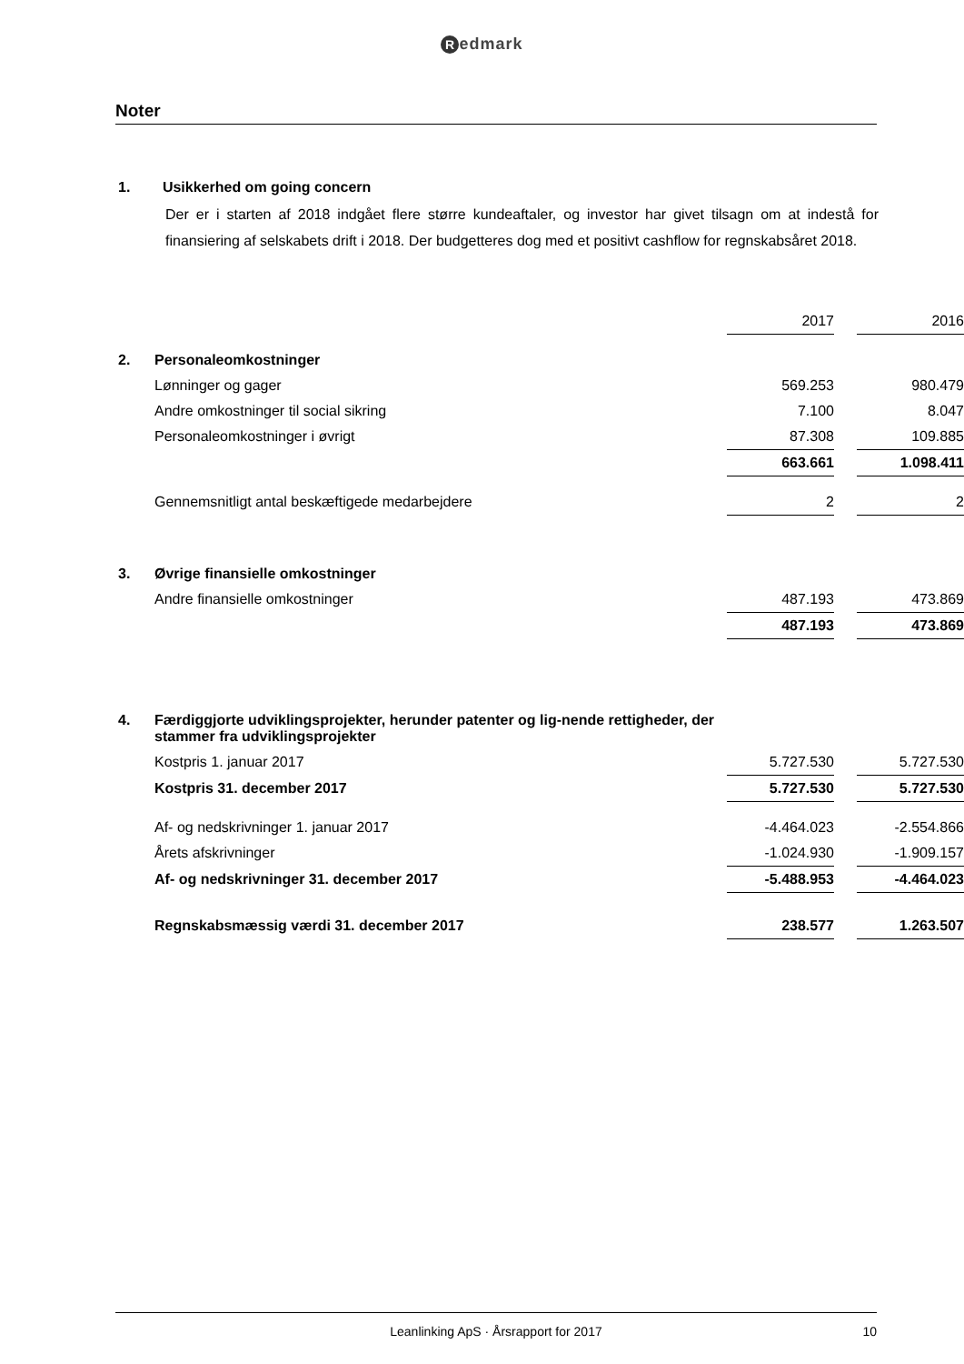Redmark
Noter
1. Usikkerhed om going concern
Der er i starten af 2018 indgået flere større kundeaftaler, og investor har givet tilsagn om at indestå for finansiering af selskabets drift i 2018. Der budgetteres dog med et positivt cashflow for regnskabsåret 2018.
| | | 2017 | | 2016 |
| 2. | Personaleomkostninger | | | |
| | Lønninger og gager | 569.253 | | 980.479 |
| | Andre omkostninger til social sikring | 7.100 | | 8.047 |
| | Personaleomkostninger i øvrigt | 87.308 | | 109.885 |
| | | 663.661 | | 1.098.411 |
| | Gennemsnitligt antal beskæftigede medarbejdere | 2 | | 2 |
| 3. | Øvrige finansielle omkostninger | | | |
| | Andre finansielle omkostninger | 487.193 | | 473.869 |
| | | 487.193 | | 473.869 |
| 4. | Færdiggjorte udviklingsprojekter, herunder patenter og lig-nende rettigheder, der stammer fra udviklingsprojekter | | | |
| | Kostpris 1. januar 2017 | 5.727.530 | | 5.727.530 |
| | Kostpris 31. december 2017 | 5.727.530 | | 5.727.530 |
| | Af- og nedskrivninger 1. januar 2017 | -4.464.023 | | -2.554.866 |
| | Årets afskrivninger | -1.024.930 | | -1.909.157 |
| | Af- og nedskrivninger 31. december 2017 | -5.488.953 | | -4.464.023 |
| | Regnskabsmæssig værdi 31. december 2017 | 238.577 | | 1.263.507 |
Leanlinking ApS · Årsrapport for 2017 10